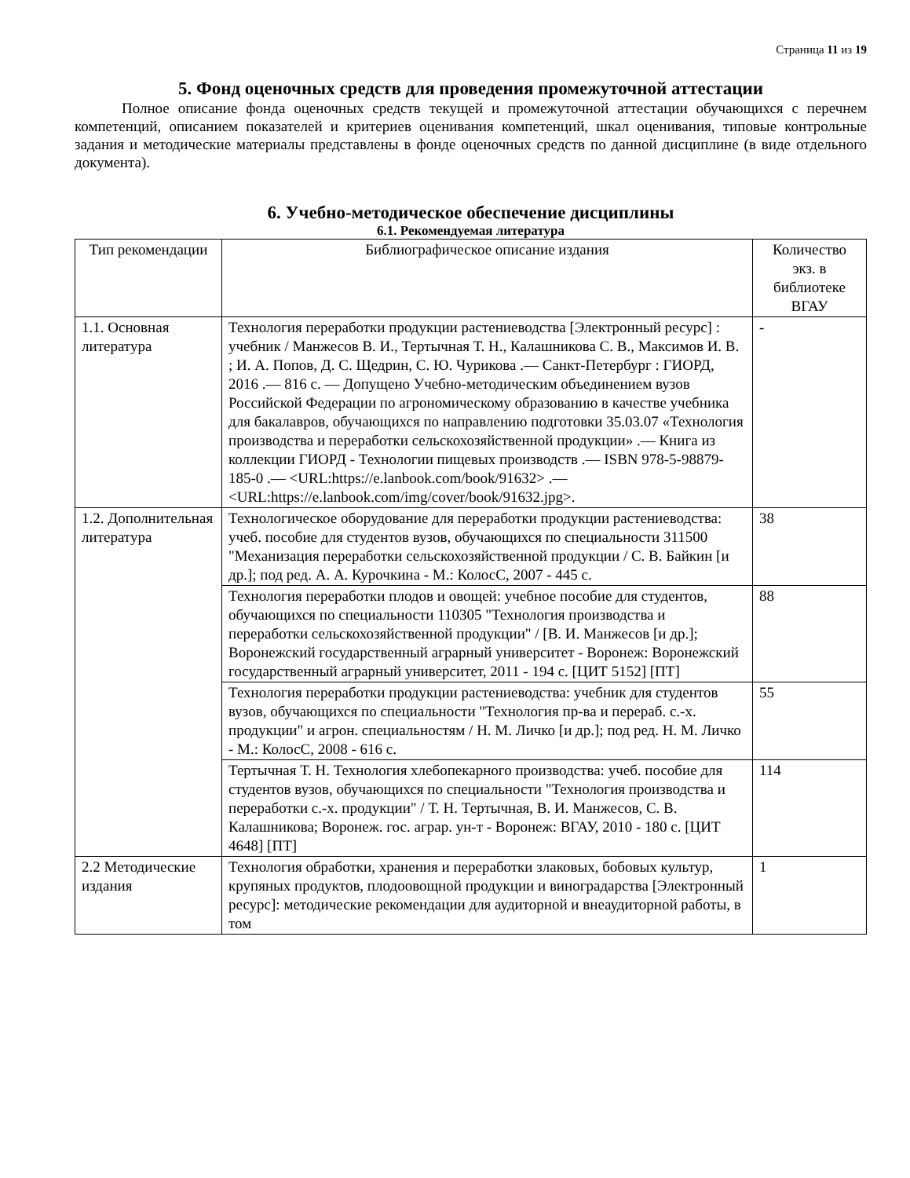Страница 11 из 19
5. Фонд оценочных средств для проведения промежуточной аттестации
Полное описание фонда оценочных средств текущей и промежуточной аттестации обучающихся с перечнем компетенций, описанием показателей и критериев оценивания компетенций, шкал оценивания, типовые контрольные задания и методические материалы представлены в фонде оценочных средств по данной дисциплине (в виде отдельного документа).
6. Учебно-методическое обеспечение дисциплины
6.1. Рекомендуемая литература
| Тип рекомендации | Библиографическое описание издания | Количество экз. в библиотеке ВГАУ |
| --- | --- | --- |
| 1.1. Основная литература | Технология переработки продукции растениеводства [Электронный ресурс] : учебник / Манжесов В. И., Тертычная Т. Н., Калашникова С. В., Максимов И. В. ; И. А. Попов, Д. С. Щедрин, С. Ю. Чурикова .— Санкт-Петербург : ГИОРД, 2016 .— 816 с. — Допущено Учебно-методическим объединением вузов Российской Федерации по агрономическому образованию в качестве учебника для бакалавров, обучающихся по направлению подготовки 35.03.07 «Технология производства и переработки сельскохозяйственной продукции» .— Книга из коллекции ГИОРД - Технологии пищевых производств .— ISBN 978-5-98879-185-0 .— <URL:https://e.lanbook.com/book/91632> .— <URL:https://e.lanbook.com/img/cover/book/91632.jpg>. | - |
| 1.2. Дополнительная литература | Технологическое оборудование для переработки продукции растениеводства: учеб. пособие для студентов вузов, обучающихся по специальности 311500 "Механизация переработки сельскохозяйственной продукции / С. В. Байкин [и др.]; под ред. А. А. Курочкина - М.: КолосС, 2007 - 445 с. | 38 |
| | Технология переработки плодов и овощей: учебное пособие для студентов, обучающихся по специальности 110305 "Технология производства и переработки сельскохозяйственной продукции" / [В. И. Манжесов [и др.]; Воронежский государственный аграрный университет - Воронеж: Воронежский государственный аграрный университет, 2011 - 194 с. [ЦИТ 5152] [ПТ] | 88 |
| | Технология переработки продукции растениеводства: учебник для студентов вузов, обучающихся по специальности "Технология пр-ва и перераб. с.-х. продукции" и агрон. специальностям / Н. М. Личко [и др.]; под ред. Н. М. Личко - М.: КолосС, 2008 - 616 с. | 55 |
| | Тертычная Т. Н. Технология хлебопекарного производства: учеб. пособие для студентов вузов, обучающихся по специальности "Технология производства и переработки с.-х. продукции" / Т. Н. Тертычная, В. И. Манжесов, С. В. Калашникова; Воронеж. гос. аграр. ун-т - Воронеж: ВГАУ, 2010 - 180 с. [ЦИТ 4648] [ПТ] | 114 |
| 2.2 Методические издания | Технология обработки, хранения и переработки злаковых, бобовых культур, крупяных продуктов, плодоовощной продукции и виноградарства [Электронный ресурс]: методические рекомендации для аудиторной и внеаудиторной работы, в том | 1 |